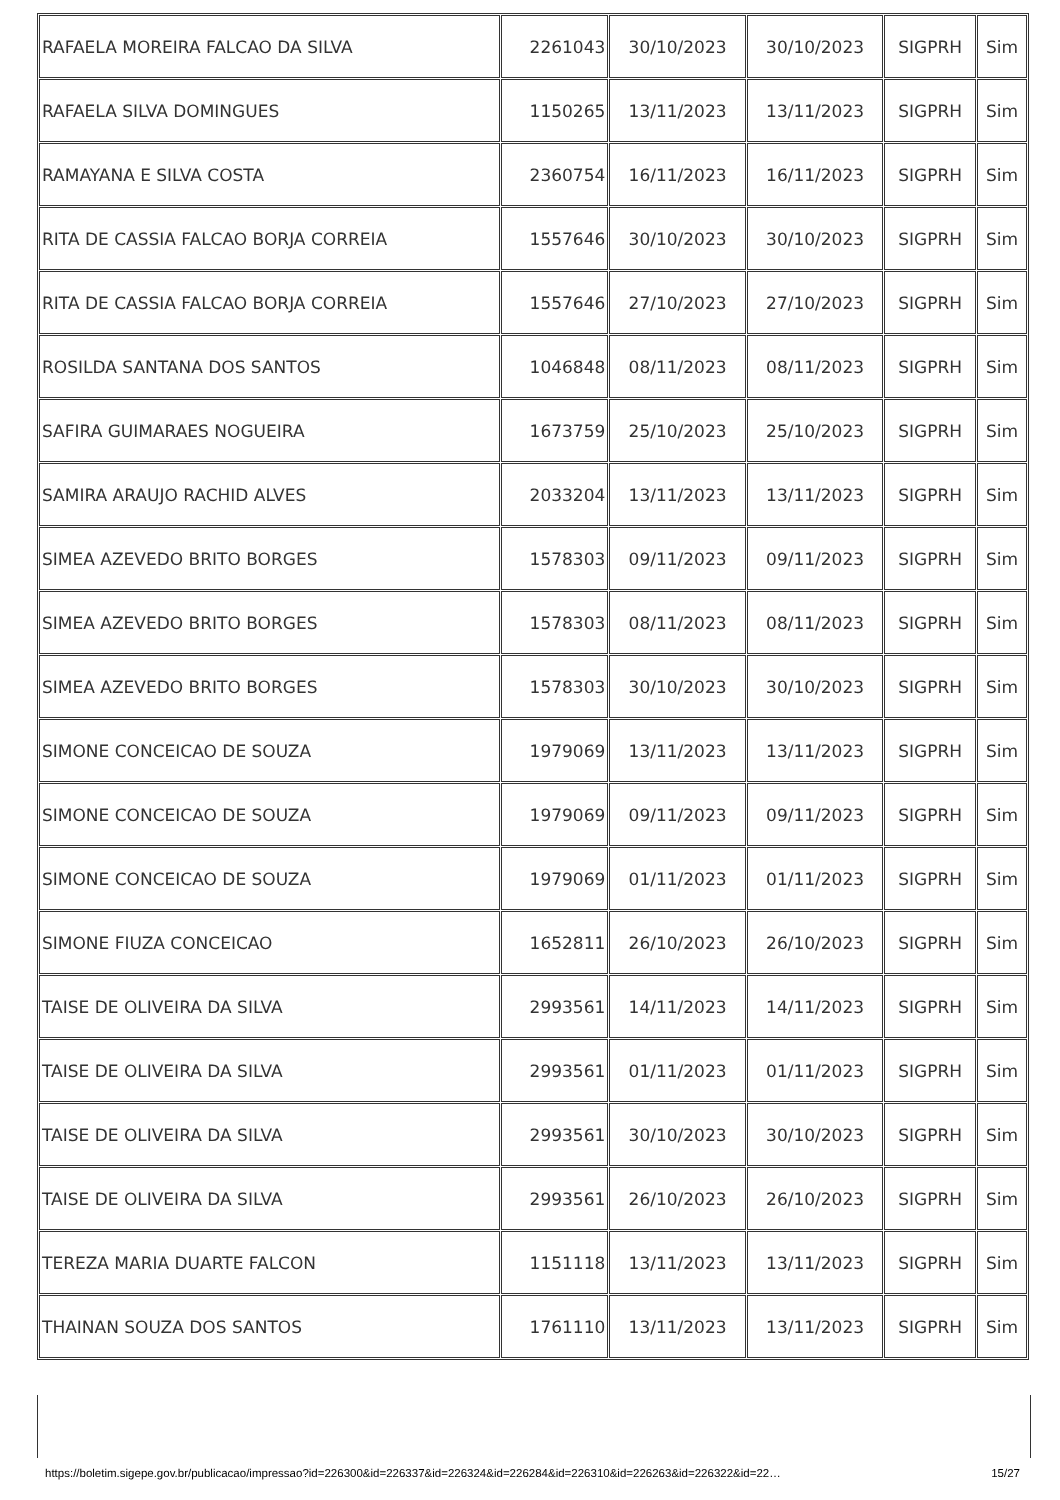| RAFAELA MOREIRA FALCAO DA SILVA | 2261043 | 30/10/2023 | 30/10/2023 | SIGPRH | Sim |
| RAFAELA SILVA DOMINGUES | 1150265 | 13/11/2023 | 13/11/2023 | SIGPRH | Sim |
| RAMAYANA E SILVA COSTA | 2360754 | 16/11/2023 | 16/11/2023 | SIGPRH | Sim |
| RITA DE CASSIA FALCAO BORJA CORREIA | 1557646 | 30/10/2023 | 30/10/2023 | SIGPRH | Sim |
| RITA DE CASSIA FALCAO BORJA CORREIA | 1557646 | 27/10/2023 | 27/10/2023 | SIGPRH | Sim |
| ROSILDA SANTANA DOS SANTOS | 1046848 | 08/11/2023 | 08/11/2023 | SIGPRH | Sim |
| SAFIRA GUIMARAES NOGUEIRA | 1673759 | 25/10/2023 | 25/10/2023 | SIGPRH | Sim |
| SAMIRA ARAUJO RACHID ALVES | 2033204 | 13/11/2023 | 13/11/2023 | SIGPRH | Sim |
| SIMEA AZEVEDO BRITO BORGES | 1578303 | 09/11/2023 | 09/11/2023 | SIGPRH | Sim |
| SIMEA AZEVEDO BRITO BORGES | 1578303 | 08/11/2023 | 08/11/2023 | SIGPRH | Sim |
| SIMEA AZEVEDO BRITO BORGES | 1578303 | 30/10/2023 | 30/10/2023 | SIGPRH | Sim |
| SIMONE CONCEICAO DE SOUZA | 1979069 | 13/11/2023 | 13/11/2023 | SIGPRH | Sim |
| SIMONE CONCEICAO DE SOUZA | 1979069 | 09/11/2023 | 09/11/2023 | SIGPRH | Sim |
| SIMONE CONCEICAO DE SOUZA | 1979069 | 01/11/2023 | 01/11/2023 | SIGPRH | Sim |
| SIMONE FIUZA CONCEICAO | 1652811 | 26/10/2023 | 26/10/2023 | SIGPRH | Sim |
| TAISE DE OLIVEIRA DA SILVA | 2993561 | 14/11/2023 | 14/11/2023 | SIGPRH | Sim |
| TAISE DE OLIVEIRA DA SILVA | 2993561 | 01/11/2023 | 01/11/2023 | SIGPRH | Sim |
| TAISE DE OLIVEIRA DA SILVA | 2993561 | 30/10/2023 | 30/10/2023 | SIGPRH | Sim |
| TAISE DE OLIVEIRA DA SILVA | 2993561 | 26/10/2023 | 26/10/2023 | SIGPRH | Sim |
| TEREZA MARIA DUARTE FALCON | 1151118 | 13/11/2023 | 13/11/2023 | SIGPRH | Sim |
| THAINAN SOUZA DOS SANTOS | 1761110 | 13/11/2023 | 13/11/2023 | SIGPRH | Sim |
https://boletim.sigepe.gov.br/publicacao/impressao?id=226300&id=226337&id=226324&id=226284&id=226310&id=226263&id=226322&id=22… 15/27